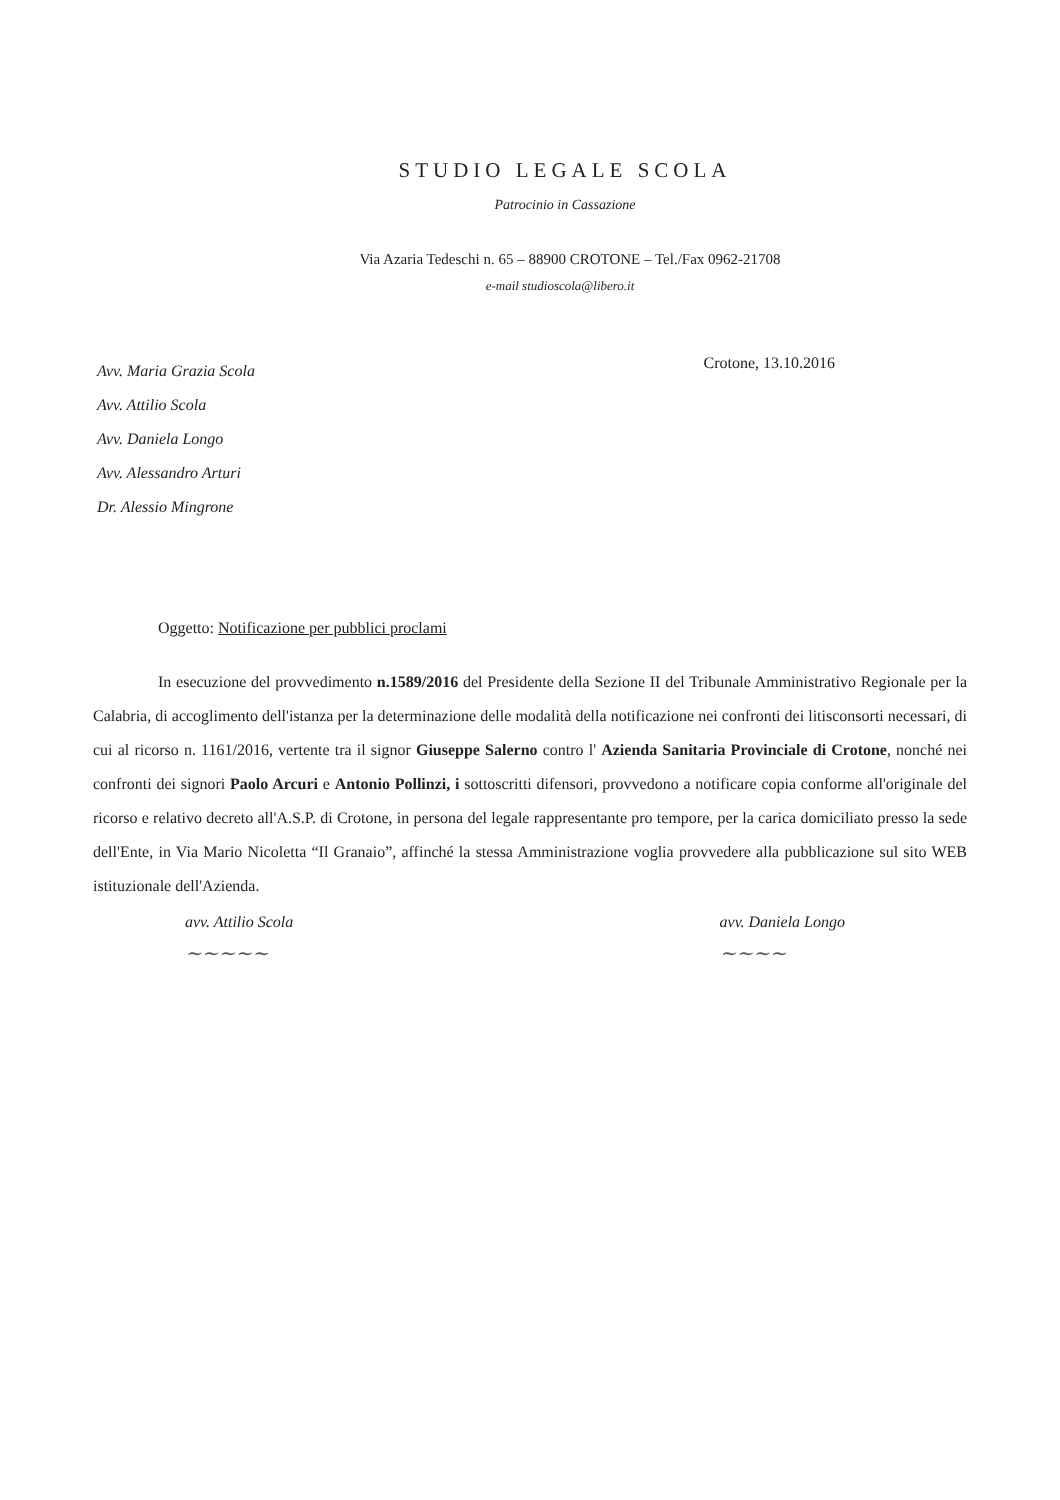STUDIO LEGALE SCOLA
Patrocinio in Cassazione
Via Azaria Tedeschi n. 65 – 88900 CROTONE – Tel./Fax 0962-21708
e-mail studioscola@libero.it
Avv. Maria Grazia Scola
Avv. Attilio Scola
Avv. Daniela Longo
Avv. Alessandro Arturi
Dr. Alessio Mingrone
Crotone, 13.10.2016
Oggetto: Notificazione per pubblici proclami
In esecuzione del provvedimento n.1589/2016 del Presidente della Sezione II del Tribunale Amministrativo Regionale per la Calabria, di accoglimento dell'istanza per la determinazione delle modalità della notificazione nei confronti dei litisconsorti necessari, di cui al ricorso n. 1161/2016, vertente tra il signor Giuseppe Salerno contro l' Azienda Sanitaria Provinciale di Crotone, nonché nei confronti dei signori Paolo Arcuri e Antonio Pollinzi, i sottoscritti difensori, provvedono a notificare copia conforme all'originale del ricorso e relativo decreto all'A.S.P. di Crotone, in persona del legale rappresentante pro tempore, per la carica domiciliato presso la sede dell'Ente, in Via Mario Nicoletta “Il Granaio”, affinché la stessa Amministrazione voglia provvedere alla pubblicazione sul sito WEB istituzionale dell'Azienda.
avv. Attilio Scola
~~~~~
avv. Daniela Longo
~~~~